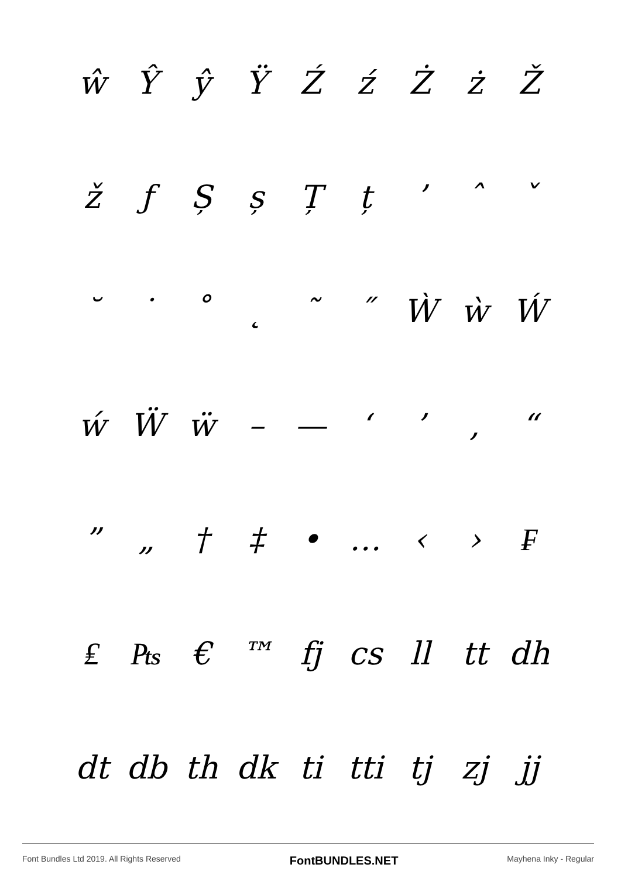ŵŶŷŸŹźŻżŽ
žƒȘșȚțʼˆˇ
˘ ˙ ˚ ˛ ˜ ˝ ẀẁẂ
ẃẄẅ – — ‘’ ‚ “
” „ † ‡ • … ‹ › ₣
₤ ₧ € ™ fj cs ll tt dh
dt db th dk ti tti tj zj jj
Font Bundles Ltd 2019. All Rights Reserved FontBUNDLES.NET Mayhena Inky - Regular